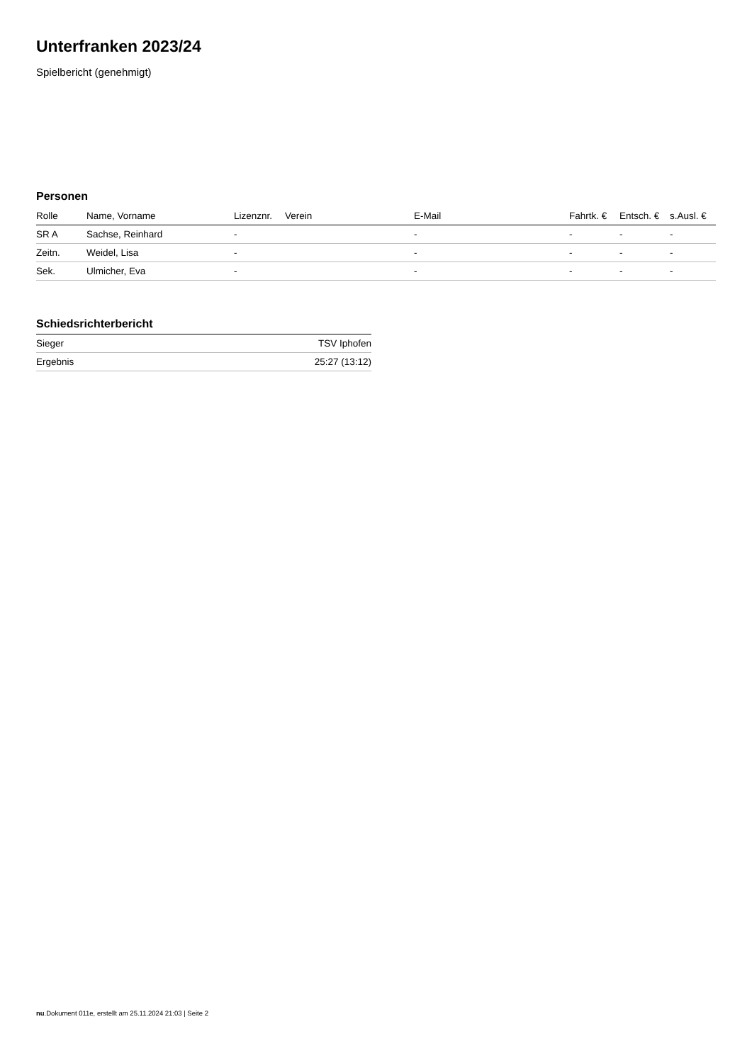Unterfranken 2023/24
Spielbericht (genehmigt)
Personen
| Rolle | Name, Vorname | Lizenznr. | Verein | E-Mail | Fahrtk. € | Entsch. € | s.Ausl. € |
| --- | --- | --- | --- | --- | --- | --- | --- |
| SR A | Sachse, Reinhard | - | | - | - | - | - |
| Zeitn. | Weidel, Lisa | - | | - | - | - | - |
| Sek. | Ulmicher, Eva | - | | - | - | - | - |
Schiedsrichterbericht
| Sieger | TSV Iphofen |
| Ergebnis | 25:27 (13:12) |
nu.Dokument 011e, erstellt am 25.11.2024 21:03 | Seite 2